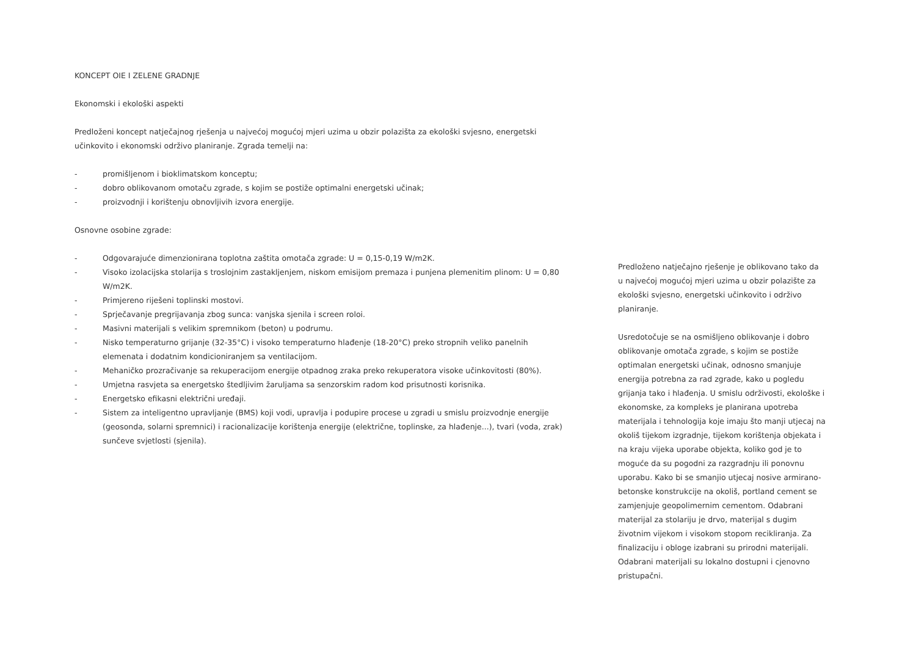KONCEPT OIE I ZELENE GRADNJE
Ekonomski i ekološki aspekti
Predloženi koncept natječajnog rješenja u najvećoj mogućoj mjeri uzima u obzir polazišta za ekološki svjesno, energetski učinkovito i ekonomski održivo planiranje. Zgrada temelji na:
- promišljenom i bioklimatskom konceptu;
- dobro oblikovanom omotaču zgrade, s kojim se postiže optimalni energetski učinak;
- proizvodnji i korištenju obnovljivih izvora energije.
Osnovne osobine zgrade:
- Odgovarajuće dimenzionirana toplotna zaštita omotača zgrade: U = 0,15-0,19 W/m2K.
- Visoko izolacijska stolarija s troslojnim zastakljenjem, niskom emisijom premaza i punjena plemenitim plinom: U = 0,80 W/m2K.
- Primjereno riješeni toplinski mostovi.
- Sprječavanje pregrijavanja zbog sunca: vanjska sjenila i screen roloi.
- Masivni materijali s velikim spremnikom (beton) u podrumu.
- Nisko temperaturno grijanje (32-35°C) i visoko temperaturno hlađenje (18-20°C) preko stropnih veliko panelnih elemenata i dodatnim kondicioniranjem sa ventilacijom.
- Mehaničko prozračivanje sa rekuperacijom energije otpadnog zraka preko rekuperatora visoke učinkovitosti (80%).
- Umjetna rasvjeta sa energetsko štedljivim žaruljama sa senzorskim radom kod prisutnosti korisnika.
- Energetsko efikasni električni uređaji.
- Sistem za inteligentno upravljanje (BMS) koji vodi, upravlja i podupire procese u zgradi u smislu proizvodnje energije (geosonda, solarni spremnici) i racionalizacije korištenja energije (električne, toplinske, za hlađenje...), tvari (voda, zrak) sunčeve svjetlosti (sjenila).
Predloženo natječajno rješenje je oblikovano tako da u najvećoj mogućoj mjeri uzima u obzir polazište za ekološki svjesno, energetski učinkovito i održivo planiranje.
Usredotočuje se na osmišljeno oblikovanje i dobro oblikovanje omotača zgrade, s kojim se postiže optimalan energetski učinak, odnosno smanjuje energija potrebna za rad zgrade, kako u pogledu grijanja tako i hlađenja. U smislu održivosti, ekološke i ekonomske, za kompleks je planirana upotreba materijala i tehnologija koje imaju što manji utjecaj na okoliš tijekom izgradnje, tijekom korištenja objekata i na kraju vijeka uporabe objekta, koliko god je to moguće da su pogodni za razgradnju ili ponovnu uporabu. Kako bi se smanjio utjecaj nosive armirano-betonske konstrukcije na okoliš, portland cement se zamjenjuje geopolimernim cementom. Odabrani materijal za stolariju je drvo, materijal s dugim životnim vijekom i visokom stopom recikliranja. Za finalizaciju i obloge izabrani su prirodni materijali. Odabrani materijali su lokalno dostupni i cjenovno pristupačni.